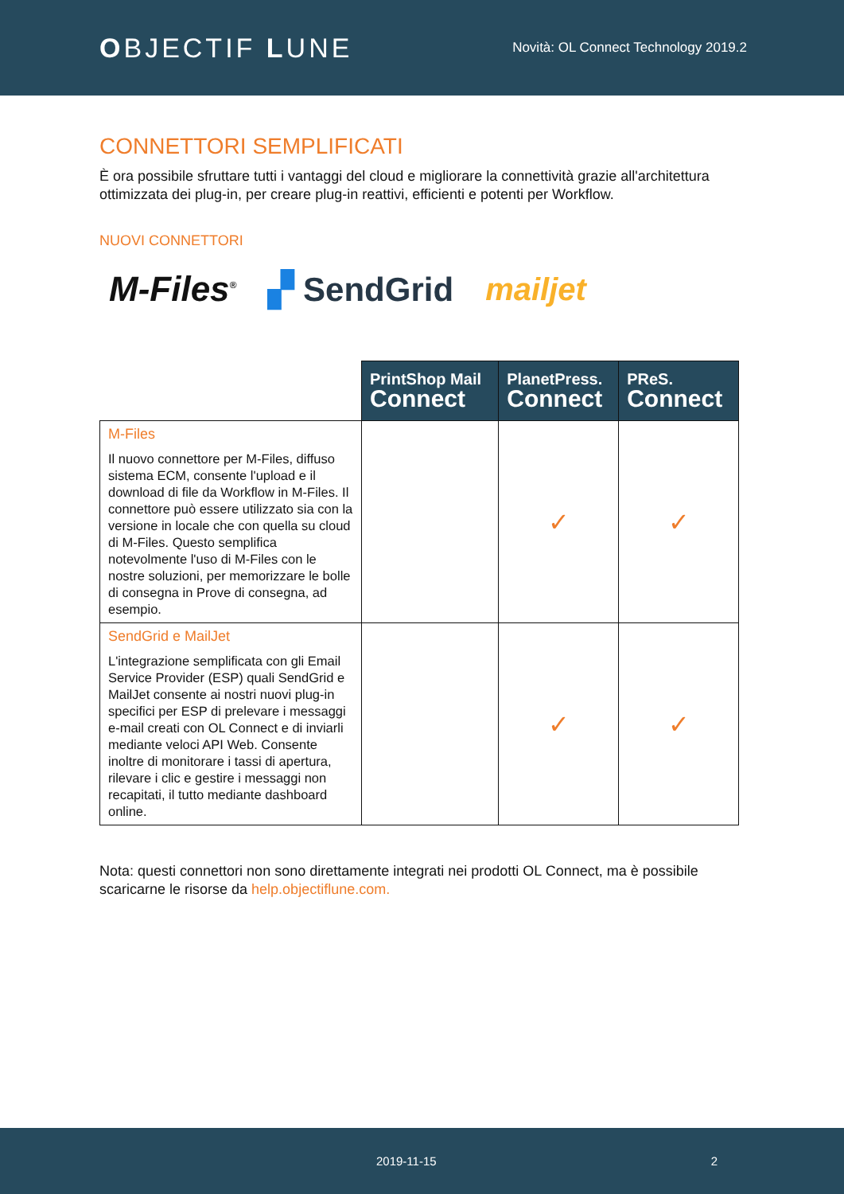OBJECTIF LUNE
Novità: OL Connect Technology 2019.2
CONNETTORI SEMPLIFICATI
È ora possibile sfruttare tutti i vantaggi del cloud e migliorare la connettività grazie all'architettura ottimizzata dei plug-in, per creare plug-in reattivi, efficienti e potenti per Workflow.
NUOVI CONNETTORI
M-Files<sup>®</sup> ▞ SendGrid mailjet
| | PrintShop Mail Connect | PlanetPress. Connect | PReS. Connect |
| M-Files Il nuovo connettore per M-Files, diffuso sistema ECM, consente l'upload e il download di file da Workflow in M-Files. Il connettore può essere utilizzato sia con la versione in locale che con quella su cloud di M-Files. Questo semplifica notevolmente l'uso di M-Files con le nostre soluzioni, per memorizzare le bolle di consegna in Prove di consegna, ad esempio. | | ✓ | ✓ |
| SendGrid e MailJet L'integrazione semplificata con gli Email Service Provider (ESP) quali SendGrid e MailJet consente ai nostri nuovi plug-in specifici per ESP di prelevare i messaggi e-mail creati con OL Connect e di inviarli mediante veloci API Web. Consente inoltre di monitorare i tassi di apertura, rilevare i clic e gestire i messaggi non recapitati, il tutto mediante dashboard online. | | ✓ | ✓ |
Nota: questi connettori non sono direttamente integrati nei prodotti OL Connect, ma è possibile scaricarne le risorse da help.objectiflune.com.
2019-11-15 2